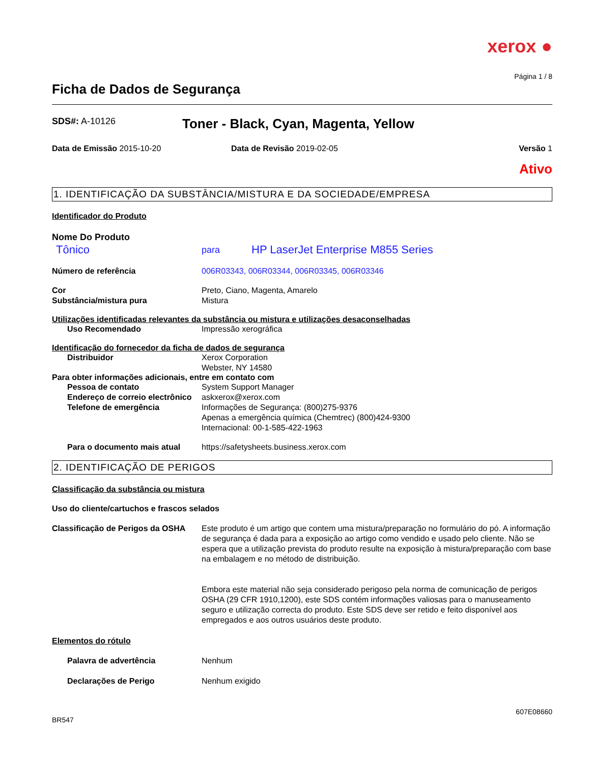xerox ●
Página 1 / 8
Ficha de Dados de Segurança
SDS#: A-10126
Toner - Black, Cyan, Magenta, Yellow
Data de Emissão 2015-10-20 Data de Revisão 2019-02-05 Versão 1
Ativo
1. IDENTIFICAÇÃO DA SUBSTÂNCIA/MISTURA E DA SOCIEDADE/EMPRESA
Identificador do Produto
Nome Do Produto
Tônico
para
HP LaserJet Enterprise M855 Series
Número de referência 006R03343, 006R03344, 006R03345, 006R03346
Cor Preto, Ciano, Magenta, Amarelo
Substância/mistura pura Mistura
Utilizações identificadas relevantes da substância ou mistura e utilizações desaconselhadas
Uso Recomendado Impressão xerográfica
Identificação do fornecedor da ficha de dados de segurança
Distribuidor Xerox Corporation
Webster, NY 14580
Para obter informações adicionais, entre em contato com
Pessoa de contato System Support Manager
Endereço de correio electrônico
askxerox@xerox.com
Telefone de emergência Informações de Segurança: (800)275-9376
Apenas a emergência química (Chemtrec) (800)424-9300
Internacional: 00-1-585-422-1963
Para o documento mais atual https://safetysheets.business.xerox.com
2. IDENTIFICAÇÃO DE PERIGOS
Classificação da substância ou mistura
Uso do cliente/cartuchos e frascos selados
Classificação de Perigos da OSHA
Este produto é um artigo que contem uma mistura/preparação no formulário do pó. A informação de segurança é dada para a exposição ao artigo como vendido e usado pelo cliente. Não se espera que a utilização prevista do produto resulte na exposição à mistura/preparação com base na embalagem e no método de distribuição.
Embora este material não seja considerado perigoso pela norma de comunicação de perigos OSHA (29 CFR 1910,1200), este SDS contém informações valiosas para o manuseamento seguro e utilização correcta do produto. Este SDS deve ser retido e feito disponível aos empregados e aos outros usuários deste produto.
Elementos do rótulo
Palavra de advertência Nenhum
Declarações de Perigo Nenhum exigido
607E08660
BR547